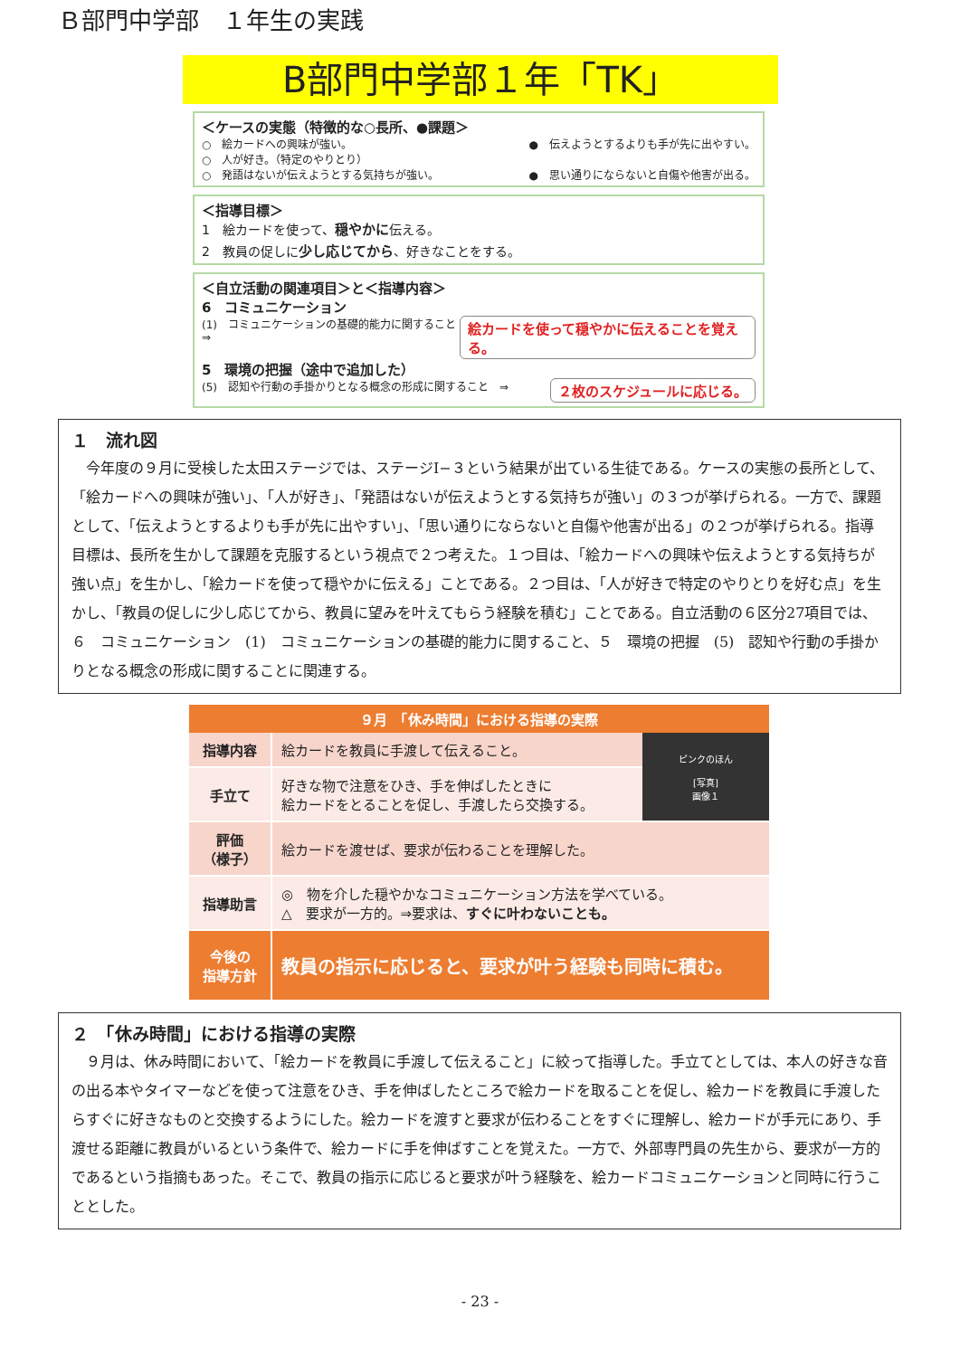Ｂ部門中学部　１年生の実践
B部門中学部１年「TK」
＜ケースの実態（特徴的な○長所、●課題＞
○　絵カードへの興味が強い。 ●　伝えようとするよりも手が先に出やすい。
○　人が好き。（特定のやりとり）
○　発語はないが伝えようとする気持ちが強い。 ●　思い通りにならないと自傷や他害が出る。
＜指導目標＞
1　絵カードを使って、穏やかに伝える。
2　教員の促しに少し応じてから、好きなことをする。
＜自立活動の関連項目＞と＜指導内容＞
6　コミュニケーション
(1)　コミュニケーションの基礎的能力に関すること　⇒ 絵カードを使って穏やかに伝えることを覚える。
5　環境の把握（途中で追加した）
(5)　認知や行動の手掛かりとなる概念の形成に関すること　⇒ ２枚のスケジュールに応じる。
１　流れ図
　今年度の９月に受検した太田ステージでは、ステージⅠ−３という結果が出ている生徒である。ケースの実態の長所として、「絵カードへの興味が強い」、「人が好き」、「発語はないが伝えようとする気持ちが強い」の３つが挙げられる。一方で、課題として、「伝えようとするよりも手が先に出やすい」、「思い通りにならないと自傷や他害が出る」の２つが挙げられる。指導目標は、長所を生かして課題を克服するという視点で２つ考えた。１つ目は、「絵カードへの興味や伝えようとする気持ちが強い点」を生かし、「絵カードを使って穏やかに伝える」ことである。２つ目は、「人が好きで特定のやりとりを好む点」を生かし、「教員の促しに少し応じてから、教員に望みを叶えてもらう経験を積む」ことである。自立活動の６区分27項目では、６　コミュニケーション　(1)　コミュニケーションの基礎的能力に関すること、５　環境の把握　(5)　認知や行動の手掛かりとなる概念の形成に関することに関連する。
| ９月 「休み時間」における指導の実際 | | |
| --- | --- | --- |
| 指導内容 | 絵カードを教員に手渡して伝えること。 | ピンクのほん [写真] 画像１ |
| 手立て | 好きな物で注意をひき、手を伸ばしたときに 絵カードをとることを促し、手渡したら交換する。 | |
| 評価 （様子） | 絵カードを渡せば、要求が伝わることを理解した。 | |
| 指導助言 | ◎ 物を介した穏やかなコミュニケーション方法を学べている。 △ 要求が一方的。⇒要求は、 すぐに叶わないことも。 | |
| 今後の 指導方針 | 教員の指示に応じると、要求が叶う経験も同時に積む。 | |
２　「休み時間」における指導の実際
　９月は、休み時間において、「絵カードを教員に手渡して伝えること」に絞って指導した。手立てとしては、本人の好きな音の出る本やタイマーなどを使って注意をひき、手を伸ばしたところで絵カードを取ることを促し、絵カードを教員に手渡したらすぐに好きなものと交換するようにした。絵カードを渡すと要求が伝わることをすぐに理解し、絵カードが手元にあり、手渡せる距離に教員がいるという条件で、絵カードに手を伸ばすことを覚えた。一方で、外部専門員の先生から、要求が一方的であるという指摘もあった。そこで、教員の指示に応じると要求が叶う経験を、絵カードコミュニケーションと同時に行うこととした。
- 23 -